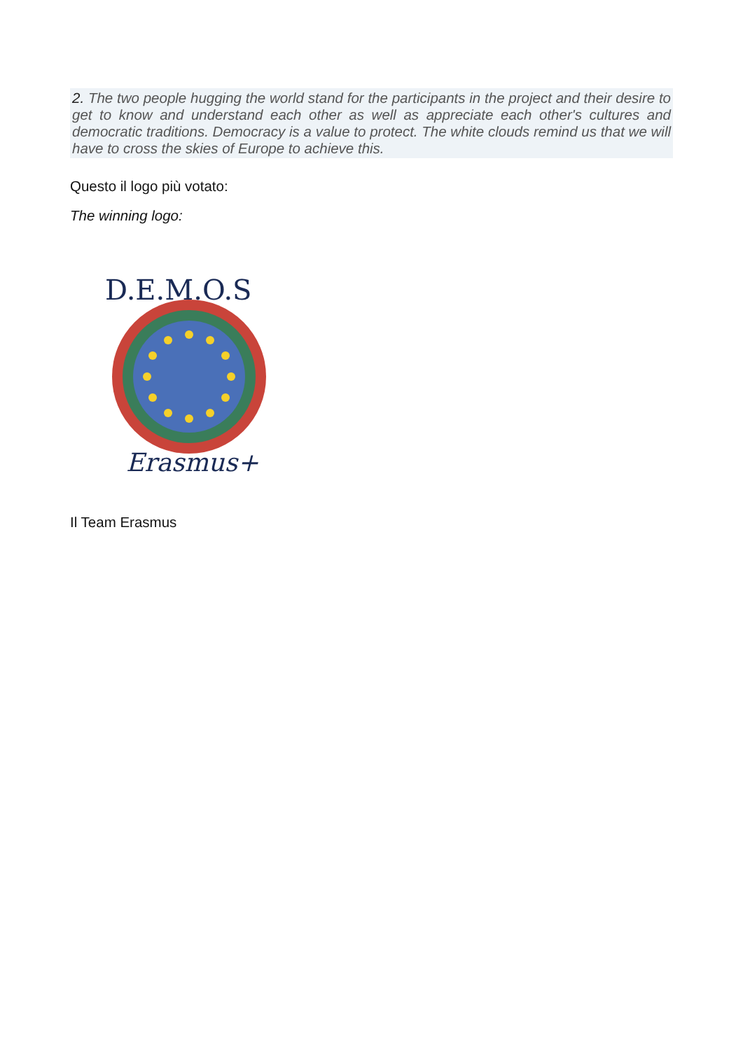2. The two people hugging the world stand for the participants in the project and their desire to get to know and understand each other as well as appreciate each other's cultures and democratic traditions. Democracy is a value to protect. The white clouds remind us that we will have to cross the skies of Europe to achieve this.
Questo il logo più votato:
The winning logo:
D.E.M.O.S
Erasmus+
Il Team Erasmus